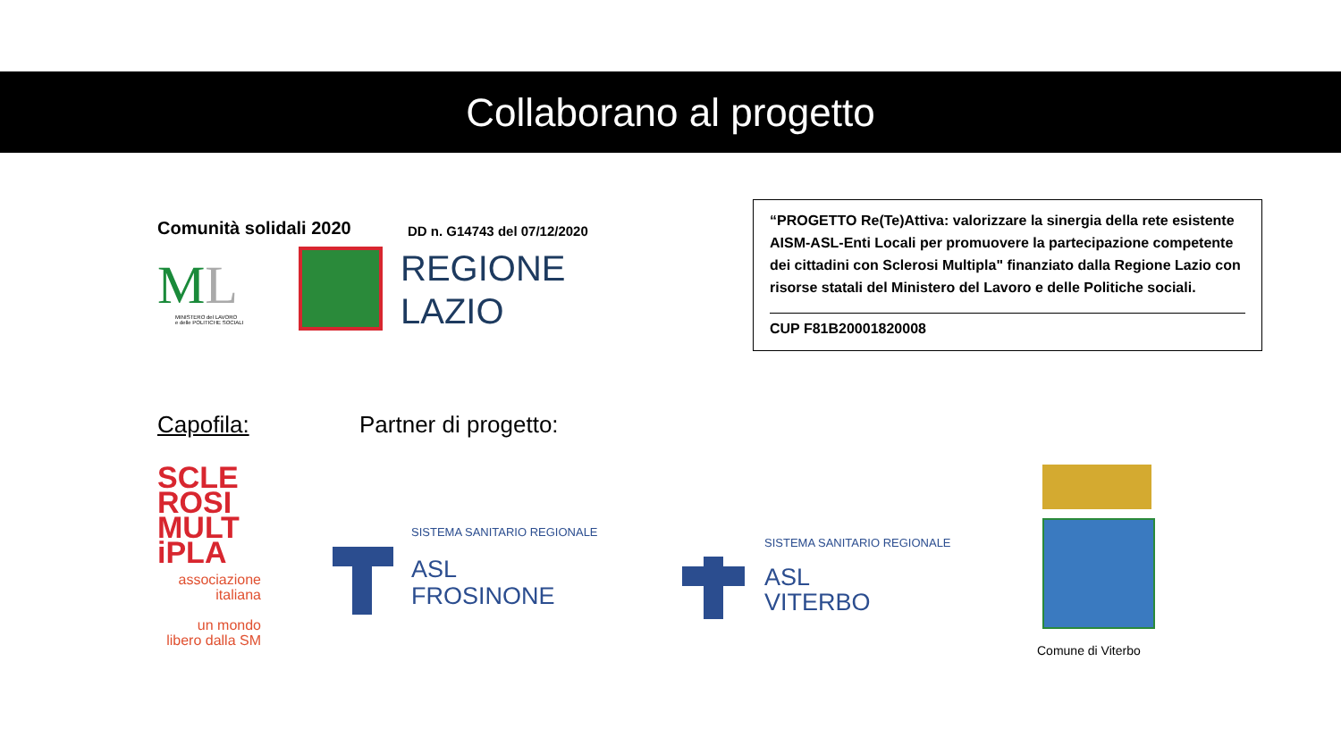Collaborano al progetto
Comunità solidali 2020
ML
MINISTERO del LAVORO
e delle POLITICHE SOCIALI
DD n. G14743 del 07/12/2020
REGIONE
LAZIO
“PROGETTO Re(Te)Attiva: valorizzare la sinergia della rete esistente AISM-ASL-Enti Locali per promuovere la partecipazione competente dei cittadini con Sclerosi Multipla" finanziato dalla Regione Lazio con risorse statali del Ministero del Lavoro e delle Politiche sociali.
CUP F81B20001820008
Capofila: Partner di progetto:
SCLE
ROSI
MULT
iPLA
associazione
italiana
un mondo
libero dalla SM
SISTEMA SANITARIO REGIONALE
ASL
FROSINONE
SISTEMA SANITARIO REGIONALE
ASL
VITERBO
Comune di Viterbo